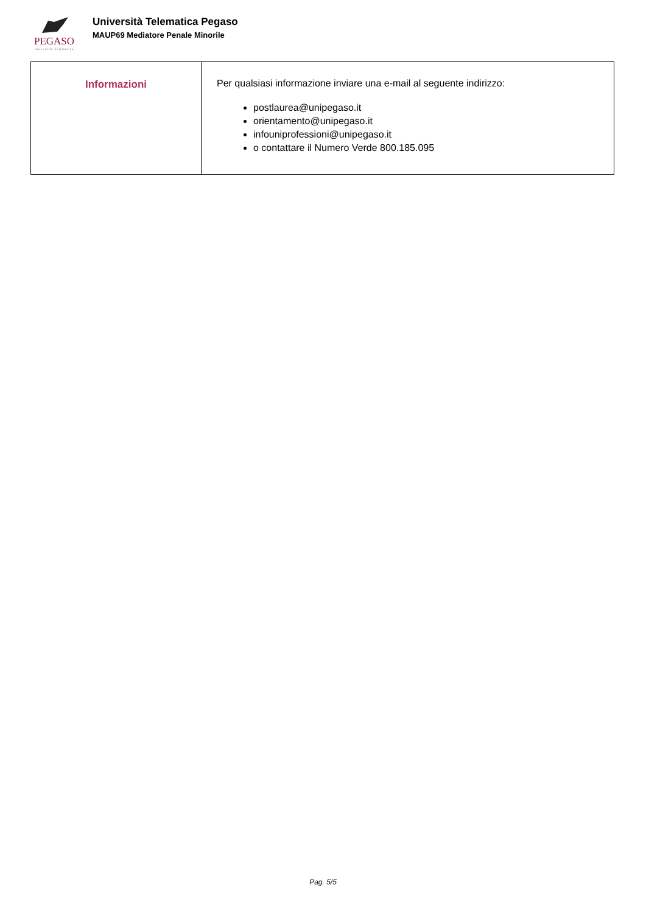PEGASO
Università Telematica
Università Telematica Pegaso
MAUP69 Mediatore Penale Minorile
| Informazioni | Per qualsiasi informazione inviare una e-mail al seguente indirizzo: postlaurea@unipegaso.it orientamento@unipegaso.it infouniprofessioni@unipegaso.it o contattare il Numero Verde 800.185.095 |
Pag. 5/5